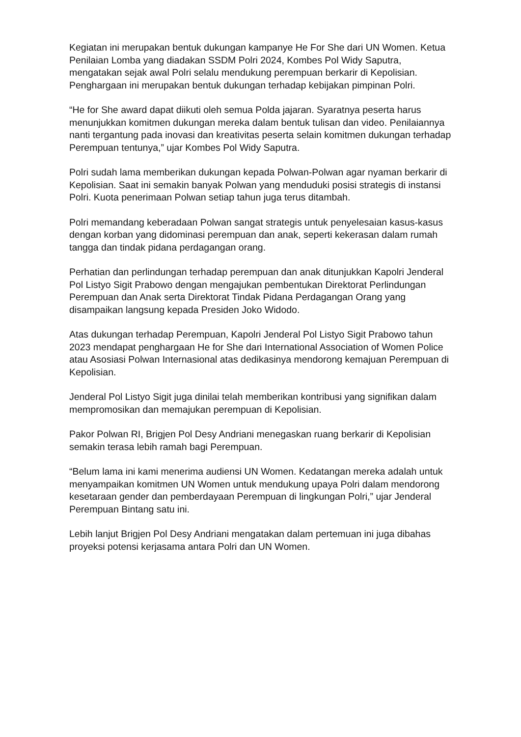Kegiatan ini merupakan bentuk dukungan kampanye He For She dari UN Women. Ketua Penilaian Lomba yang diadakan SSDM Polri 2024, Kombes Pol Widy Saputra, mengatakan sejak awal Polri selalu mendukung perempuan berkarir di Kepolisian. Penghargaan ini merupakan bentuk dukungan terhadap kebijakan pimpinan Polri.
“He for She award dapat diikuti oleh semua Polda jajaran. Syaratnya peserta harus menunjukkan komitmen dukungan mereka dalam bentuk tulisan dan video. Penilaiannya nanti tergantung pada inovasi dan kreativitas peserta selain komitmen dukungan terhadap Perempuan tentunya,” ujar Kombes Pol Widy Saputra.
Polri sudah lama memberikan dukungan kepada Polwan-Polwan agar nyaman berkarir di Kepolisian. Saat ini semakin banyak Polwan yang menduduki posisi strategis di instansi Polri. Kuota penerimaan Polwan setiap tahun juga terus ditambah.
Polri memandang keberadaan Polwan sangat strategis untuk penyelesaian kasus-kasus dengan korban yang didominasi perempuan dan anak, seperti kekerasan dalam rumah tangga dan tindak pidana perdagangan orang.
Perhatian dan perlindungan terhadap perempuan dan anak ditunjukkan Kapolri Jenderal Pol Listyo Sigit Prabowo dengan mengajukan pembentukan Direktorat Perlindungan Perempuan dan Anak serta Direktorat Tindak Pidana Perdagangan Orang yang disampaikan langsung kepada Presiden Joko Widodo.
Atas dukungan terhadap Perempuan, Kapolri Jenderal Pol Listyo Sigit Prabowo tahun 2023 mendapat penghargaan He for She dari International Association of Women Police atau Asosiasi Polwan Internasional atas dedikasinya mendorong kemajuan Perempuan di Kepolisian.
Jenderal Pol Listyo Sigit juga dinilai telah memberikan kontribusi yang signifikan dalam mempromosikan dan memajukan perempuan di Kepolisian.
Pakor Polwan RI, Brigjen Pol Desy Andriani menegaskan ruang berkarir di Kepolisian semakin terasa lebih ramah bagi Perempuan.
“Belum lama ini kami menerima audiensi UN Women. Kedatangan mereka adalah untuk menyampaikan komitmen UN Women untuk mendukung upaya Polri dalam mendorong kesetaraan gender dan pemberdayaan Perempuan di lingkungan Polri,” ujar Jenderal Perempuan Bintang satu ini.
Lebih lanjut Brigjen Pol Desy Andriani mengatakan dalam pertemuan ini juga dibahas proyeksi potensi kerjasama antara Polri dan UN Women.